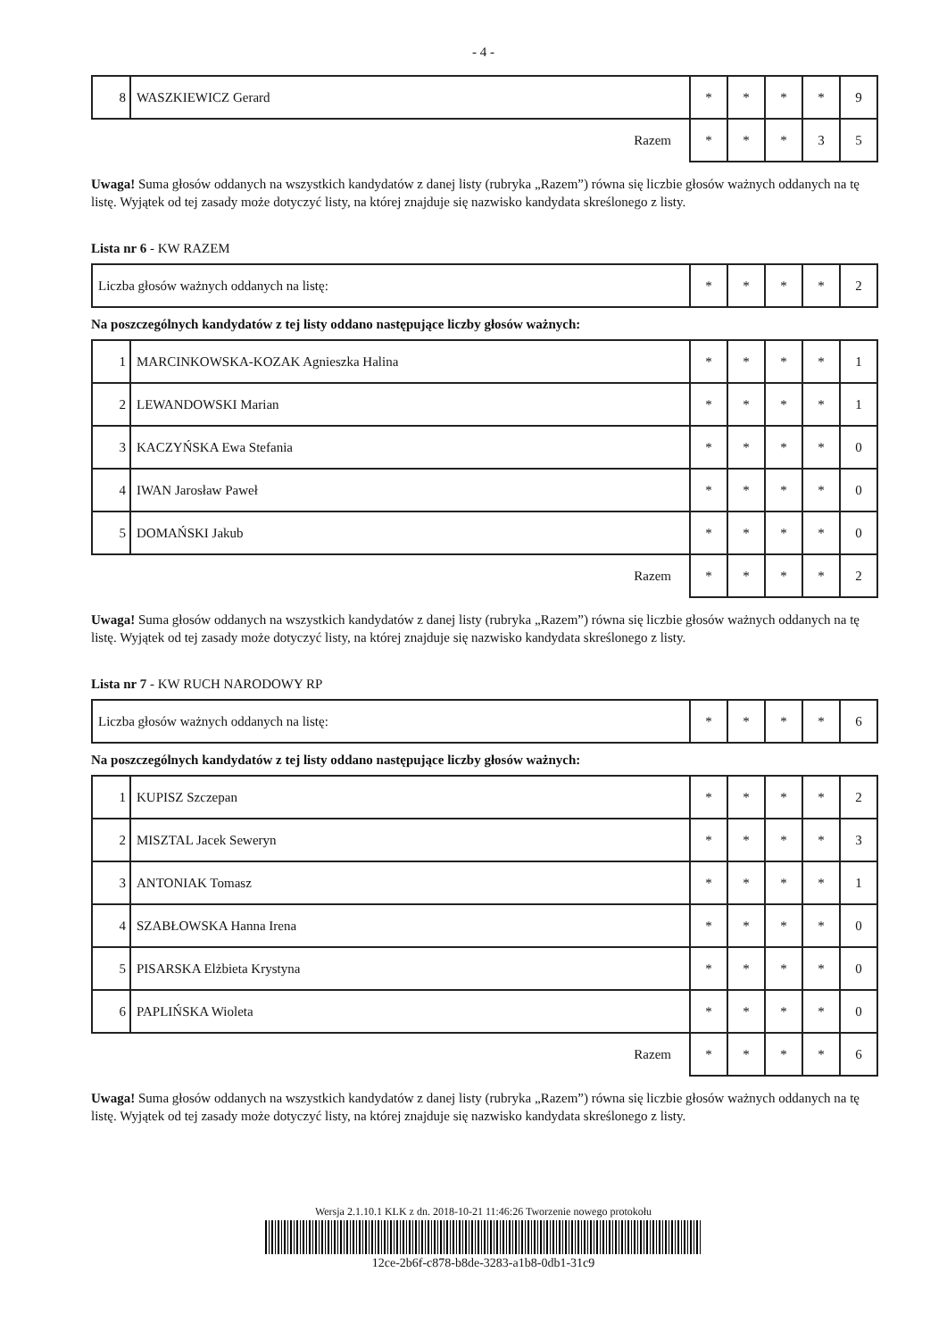- 4 -
| 8 | WASZKIEWICZ Gerard | * | * | * | * | 9 |
| | Razem | * | * | * | 3 | 5 |
Uwaga! Suma głosów oddanych na wszystkich kandydatów z danej listy (rubryka „Razem”) równa się liczbie głosów ważnych oddanych na tę listę. Wyjątek od tej zasady może dotyczyć listy, na której znajduje się nazwisko kandydata skreślonego z listy.
Lista nr 6 - KW RAZEM
| Liczba głosów ważnych oddanych na listę: | * | * | * | * | 2 |
Na poszczególnych kandydatów z tej listy oddano następujące liczby głosów ważnych:
| 1 | MARCINKOWSKA-KOZAK Agnieszka Halina | * | * | * | * | 1 |
| 2 | LEWANDOWSKI Marian | * | * | * | * | 1 |
| 3 | KACZYŃSKA Ewa Stefania | * | * | * | * | 0 |
| 4 | IWAN Jarosław Paweł | * | * | * | * | 0 |
| 5 | DOMAŃSKI Jakub | * | * | * | * | 0 |
| | Razem | * | * | * | * | 2 |
Uwaga! Suma głosów oddanych na wszystkich kandydatów z danej listy (rubryka „Razem”) równa się liczbie głosów ważnych oddanych na tę listę. Wyjątek od tej zasady może dotyczyć listy, na której znajduje się nazwisko kandydata skreślonego z listy.
Lista nr 7 - KW RUCH NARODOWY RP
| Liczba głosów ważnych oddanych na listę: | * | * | * | * | 6 |
Na poszczególnych kandydatów z tej listy oddano następujące liczby głosów ważnych:
| 1 | KUPISZ Szczepan | * | * | * | * | 2 |
| 2 | MISZTAL Jacek Seweryn | * | * | * | * | 3 |
| 3 | ANTONIAK Tomasz | * | * | * | * | 1 |
| 4 | SZABŁOWSKA Hanna Irena | * | * | * | * | 0 |
| 5 | PISARSKA Elżbieta Krystyna | * | * | * | * | 0 |
| 6 | PAPLIŃSKA Wioleta | * | * | * | * | 0 |
| | Razem | * | * | * | * | 6 |
Uwaga! Suma głosów oddanych na wszystkich kandydatów z danej listy (rubryka „Razem”) równa się liczbie głosów ważnych oddanych na tę listę. Wyjątek od tej zasady może dotyczyć listy, na której znajduje się nazwisko kandydata skreślonego z listy.
Wersja 2.1.10.1 KLK z dn. 2018-10-21 11:46:26 Tworzenie nowego protokołu
12ce-2b6f-c878-b8de-3283-a1b8-0db1-31c9